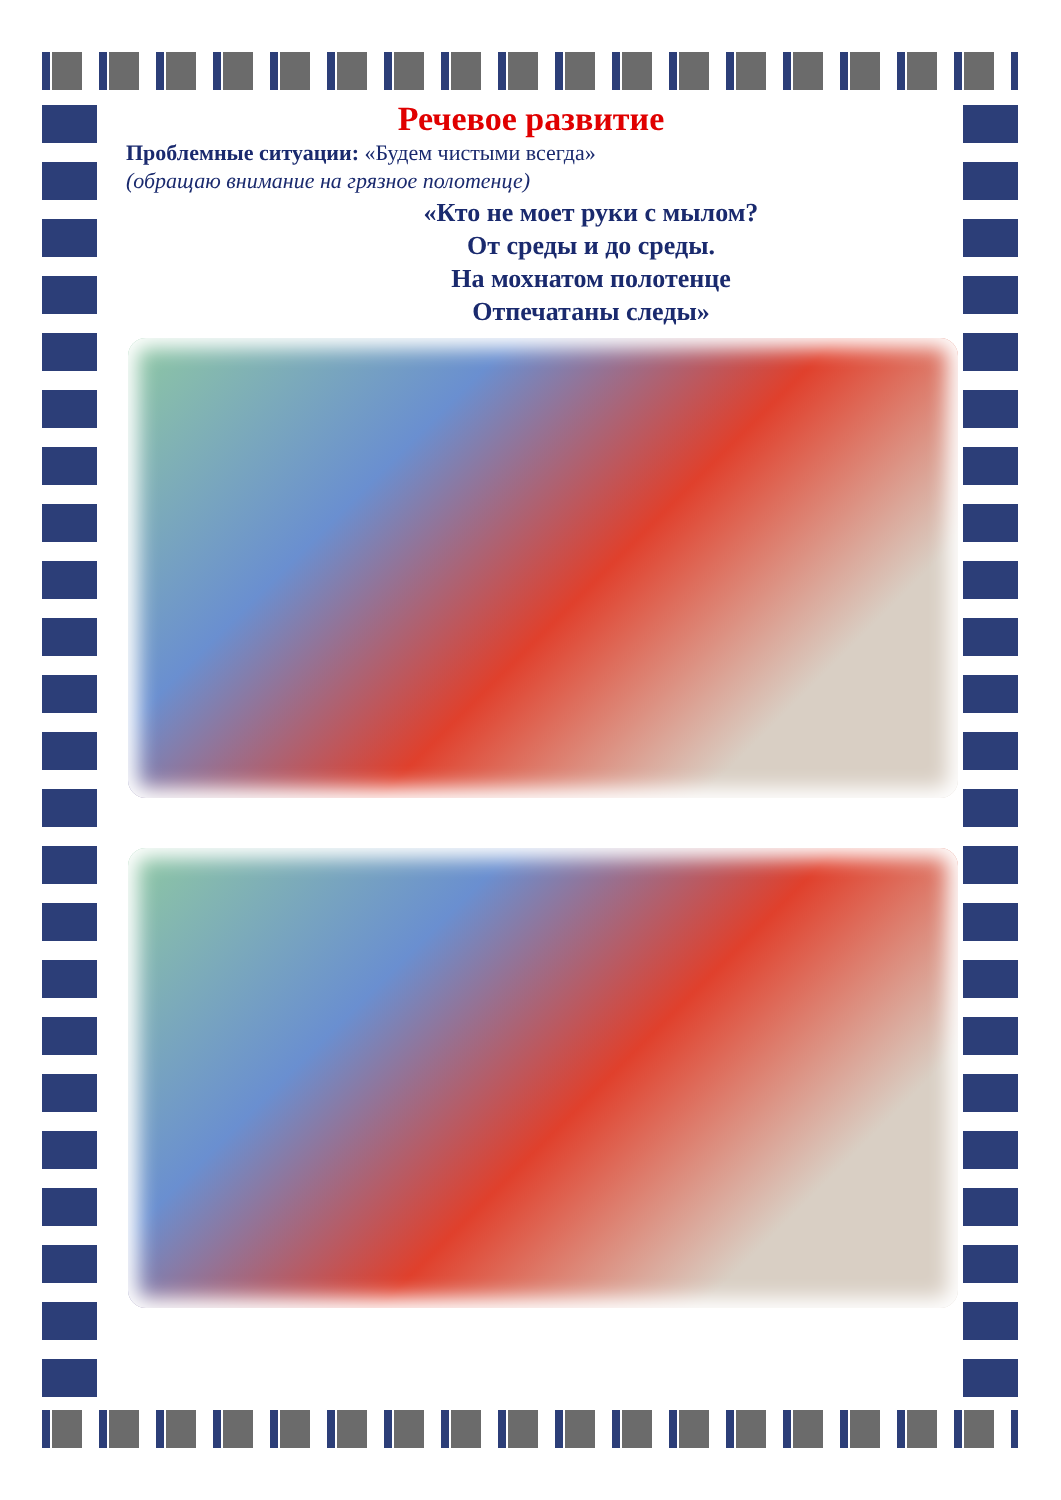Речевое развитие
Проблемные ситуации: «Будем чистыми всегда»
(обращаю внимание на грязное полотенце)
«Кто не моет руки с мылом?
От среды и до среды.
На мохнатом полотенце
Отпечатаны следы»